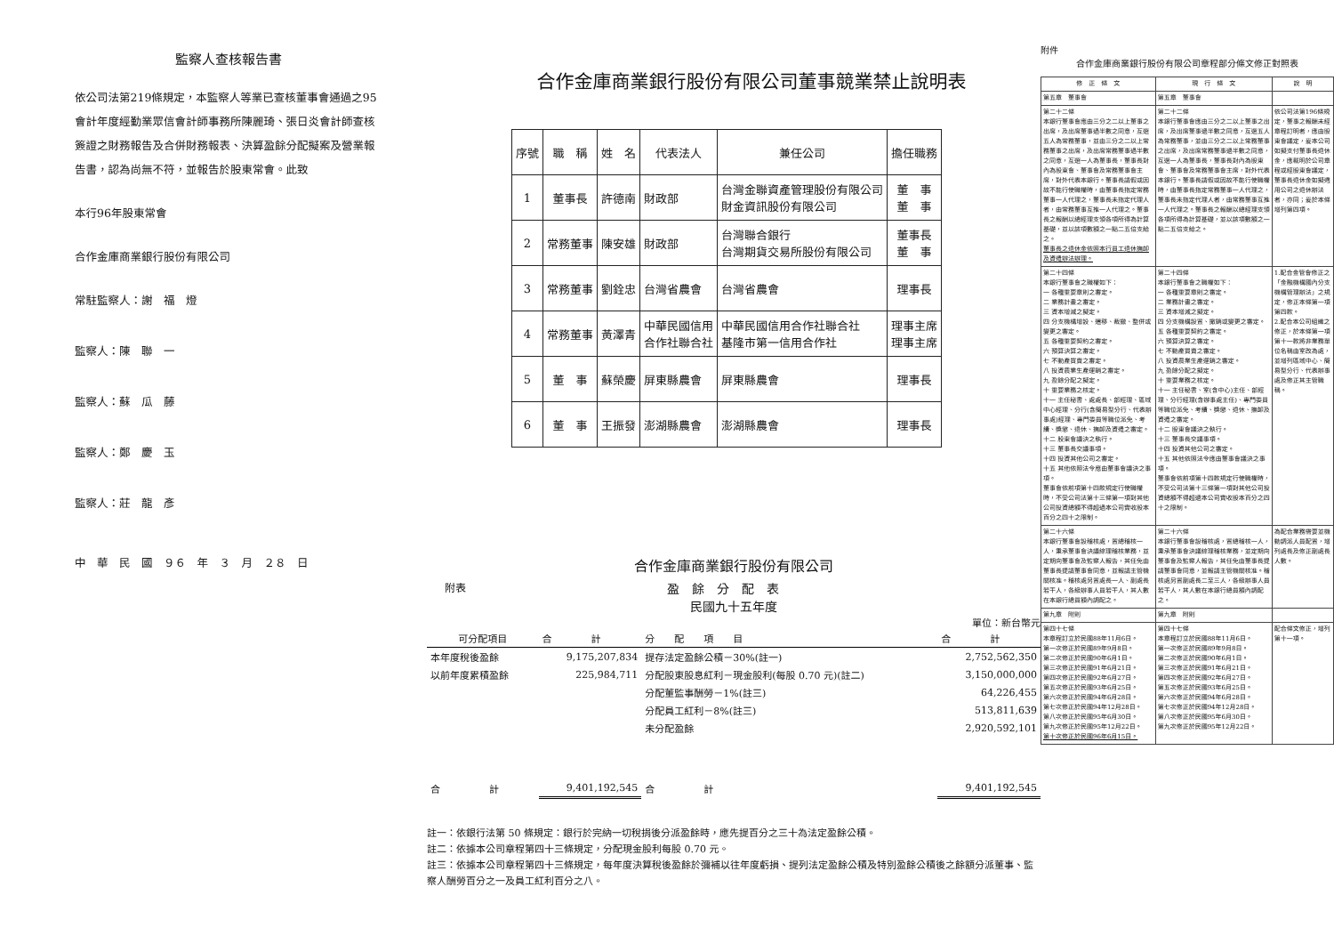監察人查核報告書
依公司法第219條規定，本監察人等業已查核董事會通過之95會計年度經勤業眾信會計師事務所陳麗琦、張日炎會計師查核簽證之財務報告及合併財務報表、決算盈餘分配擬案及營業報告書，認為尚無不符，並報告於股東常會。此致
本行96年股東常會
合作金庫商業銀行股份有限公司
常駐監察人：謝　福　燈
監察人：陳　聯　一
監察人：蘇　瓜　藤
監察人：鄭　慶　玉
監察人：莊　龍　彥
中　華　民　國　９６　年　３　月　２８　日
合作金庫商業銀行股份有限公司董事競業禁止說明表
| 序號 | 職 稱 | 姓 名 | 代表法人 | 兼任公司 | 擔任職務 |
| --- | --- | --- | --- | --- | --- |
| 1 | 董事長 | 許德南 | 財政部 | 台灣金聯資產管理股份有限公司 財金資訊股份有限公司 | 董 事 董 事 |
| 2 | 常務董事 | 陳安雄 | 財政部 | 台灣聯合銀行 台灣期貨交易所股份有限公司 | 董事長 董 事 |
| 3 | 常務董事 | 劉銓忠 | 台灣省農會 | 台灣省農會 | 理事長 |
| 4 | 常務董事 | 黃澤青 | 中華民國信用 合作社聯合社 | 中華民國信用合作社聯合社 基隆市第一信用合作社 | 理事主席 理事主席 |
| 5 | 董 事 | 蘇榮慶 | 屏東縣農會 | 屏東縣農會 | 理事長 |
| 6 | 董 事 | 王振發 | 澎湖縣農會 | 澎湖縣農會 | 理事長 |
合作金庫商業銀行股份有限公司
附表 盈　餘　分　配　表
民國九十五年度
單位：新台幣元
| 可分配項目 | 合 計 | 分 配 項 目 | 合 計 |
| 本年度稅後盈餘 | 9,175,207,834 | 提存法定盈餘公積－30%(註一) | 2,752,562,350 |
| 以前年度累積盈餘 | 225,984,711 | 分配股東股息紅利－現金股利(每股 0.70 元)(註二) | 3,150,000,000 |
| | | 分配董監事酬勞－1%(註三) | 64,226,455 |
| | | 分配員工紅利－8%(註三) | 513,811,639 |
| | | 未分配盈餘 | 2,920,592,101 |
| 合 計 | 9,401,192,545 | 合 計 | 9,401,192,545 |
註一：依銀行法第 50 條規定：銀行於完納一切稅捐後分派盈餘時，應先提百分之三十為法定盈餘公積。
註二：依據本公司章程第四十三條規定，分配現金股利每股 0.70 元。
註三：依據本公司章程第四十三條規定，每年度決算稅後盈餘於彌補以往年度虧損、提列法定盈餘公積及特別盈餘公積後之餘額分派董事、監察人酬勞百分之一及員工紅利百分之八。
附件
合作金庫商業銀行股份有限公司章程部分條文修正對照表
| 修 正 條 文 | 現 行 條 文 | 說 明 |
| --- | --- | --- |
| 第五章 董事會 | 第五章 董事會 | |
| 第二十二條 本銀行董事會應由三分之二以上董事之出席，及出席董事過半數之同意，互選五人為常務董事，並由三分之二以上常務董事之出席，及出席常務董事過半數之同意，互選一人為董事長，董事長對內為股東會、董事會及常務董事會主席，對外代表本銀行。董事長請假或因故不能行使職權時，由董事長指定常務董事一人代理之，董事長未指定代理人者，由常務董事互推一人代理之。董事長之報酬以總經理支領各項所得為計算基礎，並以該項數額之一點二五倍支給之。 董事長之退休金依照本行員工退休撫卹及資遣辦法辦理。 | 第二十二條 本銀行董事會應由三分之二以上董事之出席，及出席董事過半數之同意，互選五人為常務董事，並由三分之二以上常務董事之出席，及出席常務董事過半數之同意，互選一人為董事長，董事長對內為股東會、董事會及常務董事會主席，對外代表本銀行。董事長請假或因故不能行使職權時，由董事長指定常務董事一人代理之，董事長未指定代理人者，由常務董事互推一人代理之。董事長之報酬以總經理支領各項所得為計算基礎，並以該項數額之一點二五倍支給之。 | 依公司法第196條規定，董事之報酬未經章程訂明者，應由股東會議定，爰本公司如擬支付董事長退休金，應載明於公司章程或經股東會議定，董事長退休金如擬適用公司之退休辦法者，亦同；爰於本條增列第四項。 |
| 第二十四條 本銀行董事會之職權如下： 一 各種重要章則之審定。 二 業務計畫之審定。 三 資本增減之擬定。 四 分支機構增設、遷移、裁撤、整併或變更之審定。 五 各種重要契約之審定。 六 預算決算之審定。 七 不動產買賣之審定。 八 投資農業生產運銷之審定。 九 盈餘分配之擬定。 十 重要業務之核定。 十一 主任秘書、處處長、部經理、區域中心經理、分行(含簡易型分行、代表辦事處)經理、專門委員等職位派免、考績、獎懲、退休、撫卹及資遣之審定。 十二 股東會議決之執行。 十三 董事長交議事項。 十四 投資其他公司之審定。 十五 其他依照法令應由董事會議決之事項。 董事會依前項第十四款規定行使職權時，不受公司法第十三條第一項對其他公司投資總額不得超過本公司實收股本百分之四十之限制。 | 第二十四條 本銀行董事會之職權如下： 一 各種重要章則之審定。 二 業務計畫之審定。 三 資本增減之擬定。 四 分支機構設置、撤銷或變更之審定。 五 各種重要契約之審定。 六 預算決算之審定。 七 不動產買賣之審定。 八 投資農業生產運銷之審定。 九 盈餘分配之擬定。 十 重要業務之核定。 十一 主任秘書、室(含中心)主任、部經理、分行經理(含辦事處主任)、專門委員等職位派免、考績、獎懲、退休、撫卹及資遣之審定。 十二 股東會議決之執行。 十三 董事長交議事項。 十四 投資其他公司之審定。 十五 其他依照法令應由董事會議決之事項。 董事會依前項第十四款規定行使職權時，不受公司法第十三條第一項對其他公司投資總額不得超過本公司實收股本百分之四十之限制。 | 1.配合金管會修正之「金融機構國內分支機構管理辦法」之規定，修正本條第一項第四款。 2.配合本公司組織之修正，於本條第一項第十一款將非業務單位名稱由室改為處，並增列區域中心、簡易型分行、代表辦事處及修正其主管職稱。 |
| 第二十六條 本銀行董事會設稽核處，置總稽核一人，秉承董事會決議綜理稽核業務，並定期向董事會及監察人報告，其任免由董事長提請董事會同意，並報請主管機關核准。稽核處另置處長一人、副處長若干人，各級辦事人員若干人，其人數在本銀行總員額內調配之。 | 第二十六條 本銀行董事會設稽核處，置總稽核一人，秉承董事會決議綜理稽核業務，並定期向董事會及監察人報告，其任免由董事長提請董事會同意，並報請主管機關核准。稽核處另置副處長二至三人，各級辦事人員若干人，其人數在本銀行總員額內調配之。 | 為配合業務需要並機動調派人員配置，增列處長及修正副處長人數。 |
| 第九章 附則 | 第九章 附則 | |
| 第四十七條 本章程訂立於民國88年11月6日。 第一次修正於民國89年9月8日。 第二次修正於民國90年6月1日。 第三次修正於民國91年6月21日。 第四次修正於民國92年6月27日。 第五次修正於民國93年6月25日。 第六次修正於民國94年6月28日。 第七次修正於民國94年12月28日。 第八次修正於民國95年6月30日。 第九次修正於民國95年12月22日。 第十次修正於民國96年6月15日。 | 第四十七條 本章程訂立於民國88年11月6日。 第一次修正於民國89年9月8日。 第二次修正於民國90年6月1日。 第三次修正於民國91年6月21日。 第四次修正於民國92年6月27日。 第五次修正於民國93年6月25日。 第六次修正於民國94年6月28日。 第七次修正於民國94年12月28日。 第八次修正於民國95年6月30日。 第九次修正於民國95年12月22日。 | 配合條文修正，增列第十一項。 |